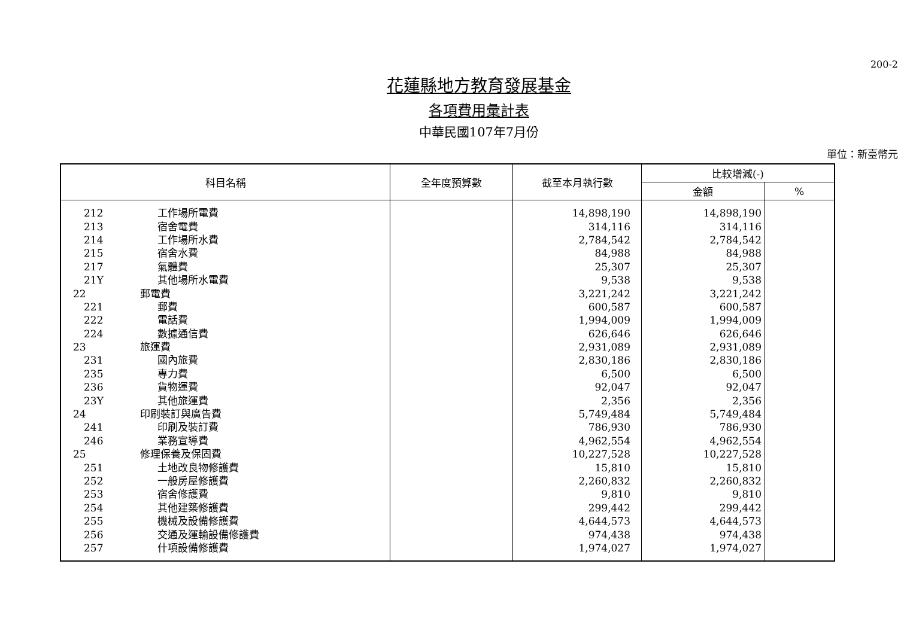200-2
花蓮縣地方教育發展基金
各項費用彙計表
中華民國107年7月份
單位：新臺幣元
| 科目名稱 | 全年度預算數 | 截至本月執行數 | 比較增減(-) | |
| --- | --- | --- | --- | --- |
| | | | 金額 | % |
| 212 工作場所電費 | | 14,898,190 | 14,898,190 | |
| 213 宿舍電費 | | 314,116 | 314,116 | |
| 214 工作場所水費 | | 2,784,542 | 2,784,542 | |
| 215 宿舍水費 | | 84,988 | 84,988 | |
| 217 氣體費 | | 25,307 | 25,307 | |
| 21Y 其他場所水電費 | | 9,538 | 9,538 | |
| 22 郵電費 | | 3,221,242 | 3,221,242 | |
| 221 郵費 | | 600,587 | 600,587 | |
| 222 電話費 | | 1,994,009 | 1,994,009 | |
| 224 數據通信費 | | 626,646 | 626,646 | |
| 23 旅運費 | | 2,931,089 | 2,931,089 | |
| 231 國內旅費 | | 2,830,186 | 2,830,186 | |
| 235 專力費 | | 6,500 | 6,500 | |
| 236 貨物運費 | | 92,047 | 92,047 | |
| 23Y 其他旅運費 | | 2,356 | 2,356 | |
| 24 印刷裝訂與廣告費 | | 5,749,484 | 5,749,484 | |
| 241 印刷及裝訂費 | | 786,930 | 786,930 | |
| 246 業務宣導費 | | 4,962,554 | 4,962,554 | |
| 25 修理保養及保固費 | | 10,227,528 | 10,227,528 | |
| 251 土地改良物修護費 | | 15,810 | 15,810 | |
| 252 一般房屋修護費 | | 2,260,832 | 2,260,832 | |
| 253 宿舍修護費 | | 9,810 | 9,810 | |
| 254 其他建築修護費 | | 299,442 | 299,442 | |
| 255 機械及設備修護費 | | 4,644,573 | 4,644,573 | |
| 256 交通及運輸設備修護費 | | 974,438 | 974,438 | |
| 257 什項設備修護費 | | 1,974,027 | 1,974,027 | |